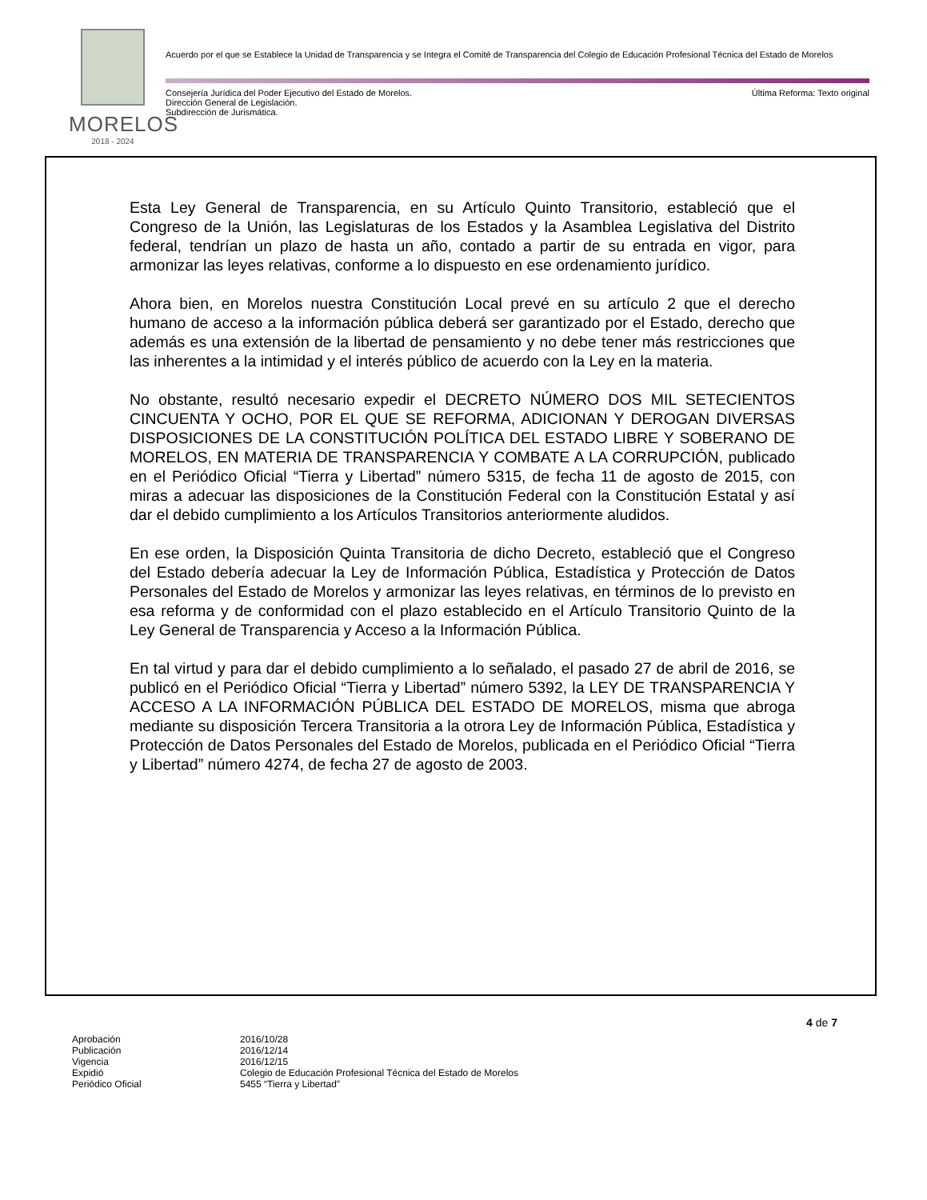MORELOS
2018 - 2024
Acuerdo por el que se Establece la Unidad de Transparencia y se Integra el Comité de Transparencia del Colegio de Educación Profesional Técnica del Estado de Morelos
Consejería Jurídica del Poder Ejecutivo del Estado de Morelos.
Dirección General de Legislación.
Subdirección de Jurismática.
Última Reforma: Texto original
Esta Ley General de Transparencia, en su Artículo Quinto Transitorio, estableció que el Congreso de la Unión, las Legislaturas de los Estados y la Asamblea Legislativa del Distrito federal, tendrían un plazo de hasta un año, contado a partir de su entrada en vigor, para armonizar las leyes relativas, conforme a lo dispuesto en ese ordenamiento jurídico.
Ahora bien, en Morelos nuestra Constitución Local prevé en su artículo 2 que el derecho humano de acceso a la información pública deberá ser garantizado por el Estado, derecho que además es una extensión de la libertad de pensamiento y no debe tener más restricciones que las inherentes a la intimidad y el interés público de acuerdo con la Ley en la materia.
No obstante, resultó necesario expedir el DECRETO NÚMERO DOS MIL SETECIENTOS CINCUENTA Y OCHO, POR EL QUE SE REFORMA, ADICIONAN Y DEROGAN DIVERSAS DISPOSICIONES DE LA CONSTITUCIÓN POLÍTICA DEL ESTADO LIBRE Y SOBERANO DE MORELOS, EN MATERIA DE TRANSPARENCIA Y COMBATE A LA CORRUPCIÓN, publicado en el Periódico Oficial “Tierra y Libertad” número 5315, de fecha 11 de agosto de 2015, con miras a adecuar las disposiciones de la Constitución Federal con la Constitución Estatal y así dar el debido cumplimiento a los Artículos Transitorios anteriormente aludidos.
En ese orden, la Disposición Quinta Transitoria de dicho Decreto, estableció que el Congreso del Estado debería adecuar la Ley de Información Pública, Estadística y Protección de Datos Personales del Estado de Morelos y armonizar las leyes relativas, en términos de lo previsto en esa reforma y de conformidad con el plazo establecido en el Artículo Transitorio Quinto de la Ley General de Transparencia y Acceso a la Información Pública.
En tal virtud y para dar el debido cumplimiento a lo señalado, el pasado 27 de abril de 2016, se publicó en el Periódico Oficial “Tierra y Libertad” número 5392, la LEY DE TRANSPARENCIA Y ACCESO A LA INFORMACIÓN PÚBLICA DEL ESTADO DE MORELOS, misma que abroga mediante su disposición Tercera Transitoria a la otrora Ley de Información Pública, Estadística y Protección de Datos Personales del Estado de Morelos, publicada en el Periódico Oficial “Tierra y Libertad” número 4274, de fecha 27 de agosto de 2003.
4 de 7
Aprobación 2016/10/28
Publicación 2016/12/14
Vigencia 2016/12/15
Expidió Colegio de Educación Profesional Técnica del Estado de Morelos
Periódico Oficial 5455 “Tierra y Libertad”